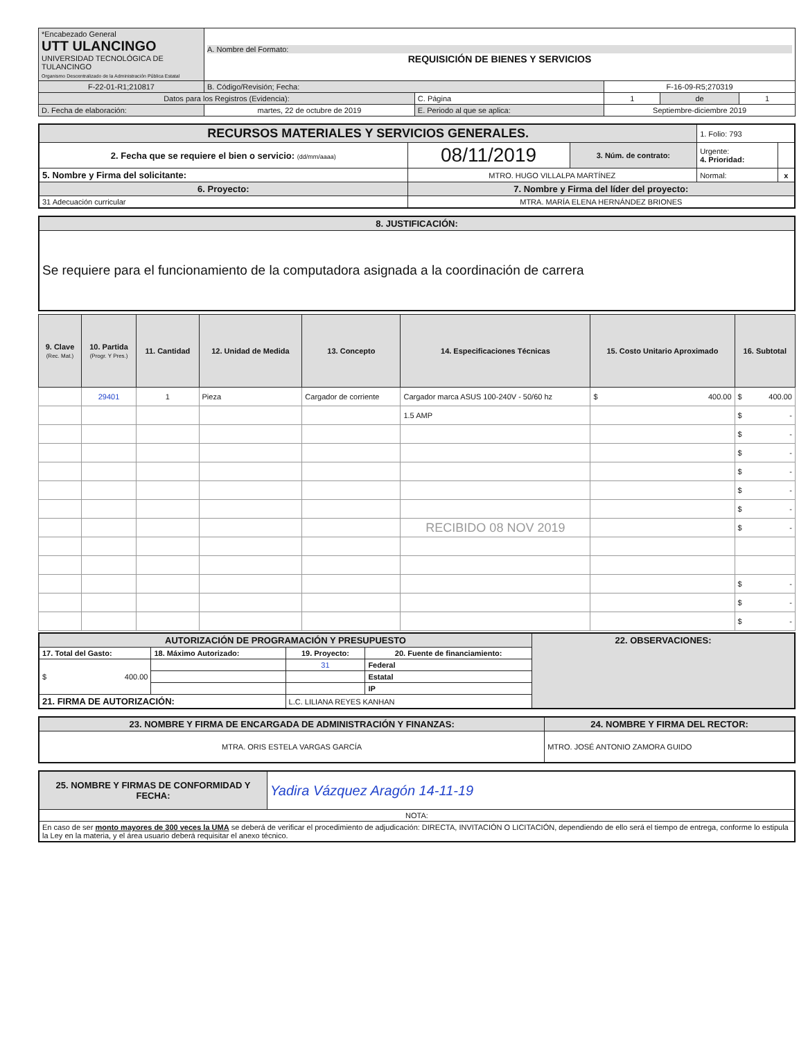| *Encabezado General UTT ULANCINGO UNIVERSIDAD TECNOLÓGICA DE TULANCINGO Organismo Descentralizado de la Administración Pública Estatal | A. Nombre del Formato: REQUISICIÓN DE BIENES Y SERVICIOS | | | | |
| F-22-01-R1;210817 | B. Código/Revisión; Fecha: | | F-16-09-R5;270319 | | |
| Datos para los Registros (Evidencia): | | C. Página | 1 | de | 1 |
| D. Fecha de elaboración: | martes, 22 de octubre de 2019 | E. Periodo al que se aplica: | Septiembre-diciembre 2019 | | |
| RECURSOS MATERIALES Y SERVICIOS GENERALES. | | | 1. Folio: 793 | |
| 2. Fecha que se requiere el bien o servicio: (dd/mm/aaaa) | 08/11/2019 | 3. Núm. de contrato: | Urgente: 4. Prioridad: | |
| 5. Nombre y Firma del solicitante: | MTRO. HUGO VILLALPA MARTÍNEZ | | Normal: | x |
| 6. Proyecto: | 7. Nombre y Firma del líder del proyecto: | | | |
| 31 Adecuación curricular | MTRA. MARÍA ELENA HERNÁNDEZ BRIONES | | | |
| 8. JUSTIFICACIÓN: |
| Se requiere para el funcionamiento de la computadora asignada a la coordinación de carrera |
| 9. Clave (Rec. Mat.) | 10. Partida (Progr. Y Pres.) | 11. Cantidad | 12. Unidad de Medida | 13. Concepto | 14. Especificaciones Técnicas | 15. Costo Unitario Aproximado | 16. Subtotal |
| --- | --- | --- | --- | --- | --- | --- | --- |
| | 29401 | 1 | Pieza | Cargador de corriente | Cargador marca ASUS 100-240V - 50/60 hz | $ 400.00 | $ 400.00 |
| | | | | | 1.5 AMP | | $ - |
| | | | | | | | $ - |
| | | | | | | | $ - |
| | | | | | | | $ - |
| | | | | | | | $ - |
| | | | | | | | $ - |
| | | | | | RECIBIDO 08 NOV 2019 | | $ - |
| | | | | | | | $ - |
| | | | | | | | $ - |
| | | | | | | | $ - |
| AUTORIZACIÓN DE PROGRAMACIÓN Y PRESUPUESTO | | | | 22. OBSERVACIONES: |
| 17. Total del Gasto: | 18. Máximo Autorizado: | 19. Proyecto: | 20. Fuente de financiamiento: | |
| $ 400.00 | | 31 | Federal | |
| | | | Estatal | |
| | | | IP | |
| 21. FIRMA DE AUTORIZACIÓN: | | L.C. LILIANA REYES KANHAN | | |
| 23. NOMBRE Y FIRMA DE ENCARGADA DE ADMINISTRACIÓN Y FINANZAS: | 24. NOMBRE Y FIRMA DEL RECTOR: |
| MTRA. ORIS ESTELA VARGAS GARCÍA | MTRO. JOSÉ ANTONIO ZAMORA GUIDO |
| 25. NOMBRE Y FIRMAS DE CONFORMIDAD Y FECHA: | Yadira Vázquez Aragón 14-11-19 |
| NOTA: | |
| En caso de ser monto mayores de 300 veces la UMA se deberá de verificar el procedimiento de adjudicación: DIRECTA, INVITACIÓN O LICITACIÓN, dependiendo de ello será el tiempo de entrega, conforme lo estipula la Ley en la materia, y el área usuario deberá requisitar el anexo técnico. | |